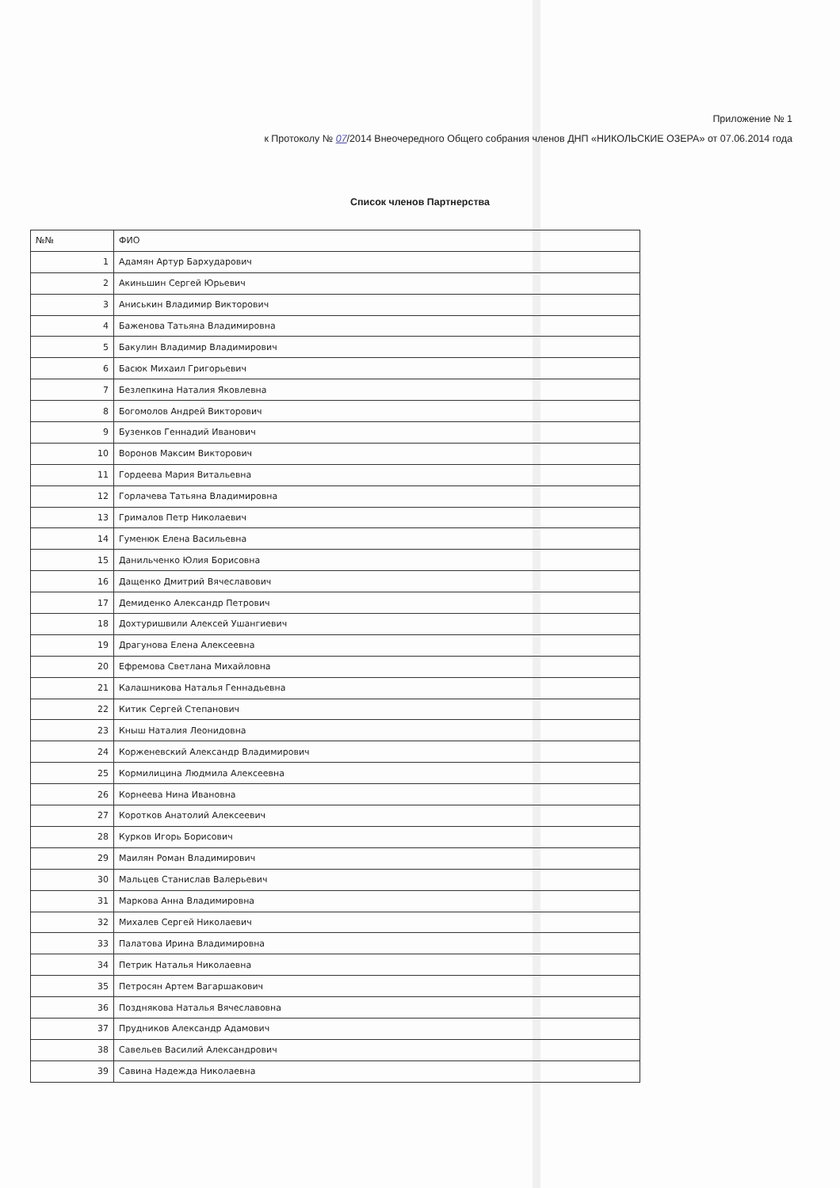Приложение № 1
к Протоколу № 07/2014 Внеочередного Общего собрания членов ДНП «НИКОЛЬСКИЕ ОЗЕРА» от 07.06.2014 года
Список членов Партнерства
| №№ | ФИО |
| --- | --- |
| 1 | Адамян Артур Бархударович |
| 2 | Акиньшин Сергей Юрьевич |
| 3 | Аниськин Владимир Викторович |
| 4 | Баженова Татьяна Владимировна |
| 5 | Бакулин Владимир Владимирович |
| 6 | Басюк Михаил Григорьевич |
| 7 | Безлепкина Наталия Яковлевна |
| 8 | Богомолов Андрей Викторович |
| 9 | Бузенков Геннадий Иванович |
| 10 | Воронов Максим Викторович |
| 11 | Гордеева Мария Витальевна |
| 12 | Горлачева Татьяна Владимировна |
| 13 | Грималов Петр Николаевич |
| 14 | Гуменюк Елена Васильевна |
| 15 | Данильченко Юлия Борисовна |
| 16 | Дащенко Дмитрий Вячеславович |
| 17 | Демиденко Александр Петрович |
| 18 | Дохтуришвили Алексей Ушангиевич |
| 19 | Драгунова Елена Алексеевна |
| 20 | Ефремова Светлана Михайловна |
| 21 | Калашникова Наталья Геннадьевна |
| 22 | Китик Сергей Степанович |
| 23 | Кныш Наталия Леонидовна |
| 24 | Корженевский Александр Владимирович |
| 25 | Кормилицина Людмила Алексеевна |
| 26 | Корнеева Нина Ивановна |
| 27 | Коротков Анатолий Алексеевич |
| 28 | Курков Игорь Борисович |
| 29 | Маилян Роман Владимирович |
| 30 | Мальцев Станислав Валерьевич |
| 31 | Маркова Анна Владимировна |
| 32 | Михалев Сергей Николаевич |
| 33 | Палатова Ирина Владимировна |
| 34 | Петрик Наталья Николаевна |
| 35 | Петросян Артем Вагаршакович |
| 36 | Позднякова Наталья Вячеславовна |
| 37 | Прудников Александр Адамович |
| 38 | Савельев Василий Александрович |
| 39 | Савина Надежда Николаевна |